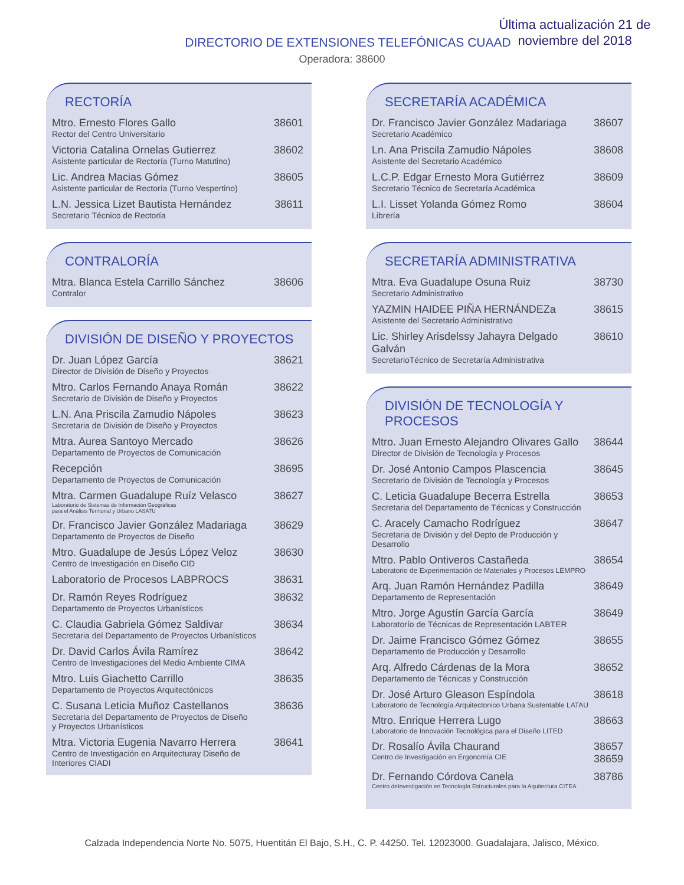Última actualización 21 de noviembre del 2018
DIRECTORIO DE EXTENSIONES TELEFÓNICAS CUAAD
Operadora: 38600
RECTORÍA
Mtro. Ernesto Flores Gallo
Rector del Centro Universitario
38601
Victoria Catalina Ornelas Gutierrez
Asistente particular de Rectoría (Turno Matutino)
38602
Lic. Andrea Macias Gómez
Asistente particular de Rectoría (Turno Vespertino)
38605
L.N. Jessica Lizet Bautista Hernández
Secretario Técnico de Rectoría
38611
CONTRALORÍA
Mtra. Blanca Estela Carrillo Sánchez
Contralor
38606
DIVISIÓN DE DISEÑO Y PROYECTOS
Dr. Juan López García
Director de División de Diseño y Proyectos
38621
Mtro. Carlos Fernando Anaya Román
Secretario de División de Diseño y Proyectos
38622
L.N. Ana Priscila Zamudio Nápoles
Secretaria de División de Diseño y Proyectos
38623
Mtra. Aurea Santoyo Mercado
Departamento de Proyectos de Comunicación
38626
Recepción
Departamento de Proyectos de Comunicación
38695
Mtra. Carmen Guadalupe Ruíz Velasco
Laboratorio de Sistemas de Información Geográficas
para el Análisis Territorial y Urbano LASATU
38627
Dr. Francisco Javier González Madariaga
Departamento de Proyectos de Diseño
38629
Mtro. Guadalupe de Jesús López Veloz
Centro de Investigación en Diseño CID
38630
Laboratorio de Procesos LABPROCS
38631
Dr. Ramón Reyes Rodríguez
Departamento de Proyectos Urbanísticos
38632
C. Claudia Gabriela Gómez Saldivar
Secretaria del Departamento de Proyectos Urbanísticos
38634
Dr. David Carlos Ávila Ramírez
Centro de Investigaciones del Medio Ambiente CIMA
38642
Mtro. Luis Giachetto Carrillo
Departamento de Proyectos Arquitectónicos
38635
C. Susana Leticia Muñoz Castellanos
Secretaria del Departamento de Proyectos de Diseño
y Proyectos Urbanísticos
38636
Mtra. Victoria Eugenia Navarro Herrera
Centro de Investigación en Arquitecturay Diseño de Interiores CIADI
38641
SECRETARÍA ACADÉMICA
Dr. Francisco Javier González Madariaga
Secretario Académico
38607
Ln. Ana Priscila Zamudio Nápoles
Asistente del Secretario Académico
38608
L.C.P. Edgar Ernesto Mora Gutiérrez
Secretario Técnico de Secretaría Académica
38609
L.I. Lisset Yolanda Gómez Romo
Librería
38604
SECRETARÍA ADMINISTRATIVA
Mtra. Eva Guadalupe Osuna Ruiz
Secretario Administrativo
38730
YAZMIN HAIDEE PIÑA HERNÁNDEZa
Asistente del Secretario Administrativo
38615
Lic. Shirley Arisdelssy Jahayra Delgado Galván
SecretarioTécnico de Secretaría Administrativa
38610
DIVISIÓN DE TECNOLOGÍA Y PROCESOS
Mtro. Juan Ernesto Alejandro Olivares Gallo
Director de División de Tecnología y Procesos
38644
Dr. José Antonio Campos Plascencia
Secretario de División de Tecnología y Procesos
38645
C. Leticia Guadalupe Becerra Estrella
Secretaria del Departamento de Técnicas y Construcción
38653
C. Aracely Camacho Rodríguez
Secretaria de División y del Depto de Producción y Desarrollo
38647
Mtro. Pablo Ontiveros Castañeda
Laboratorio de Experimentación de Materiales y Procesos LEMPRO
38654
Arq. Juan Ramón Hernández Padilla
Departamento de Representación
38649
Mtro. Jorge Agustín García García
Laboratorío de Técnicas de Representación LABTER
38649
Dr. Jaime Francisco Gómez Gómez
Departamento de Producción y Desarrollo
38655
Arq. Alfredo Cárdenas de la Mora
Departamento de Técnicas y Construcción
38652
Dr. José Arturo Gleason Espíndola
Laboratorio de Tecnología Arquitectonico Urbana Sustentable LATAU
38618
Mtro. Enrique Herrera Lugo
Laboratorio de Innovación Tecnológica para el Diseño LITED
38663
Dr. Rosalío Ávila Chaurand
Centro de Investigación en Ergonomía CIE
38657
38659
Dr. Fernando Córdova Canela
Centro deInvestigación en Tecnología Estructurales para la Aquitectura CITEA
38786
Calzada Independencia Norte No. 5075, Huentitán El Bajo, S.H., C. P. 44250. Tel. 12023000. Guadalajara, Jalisco, México.